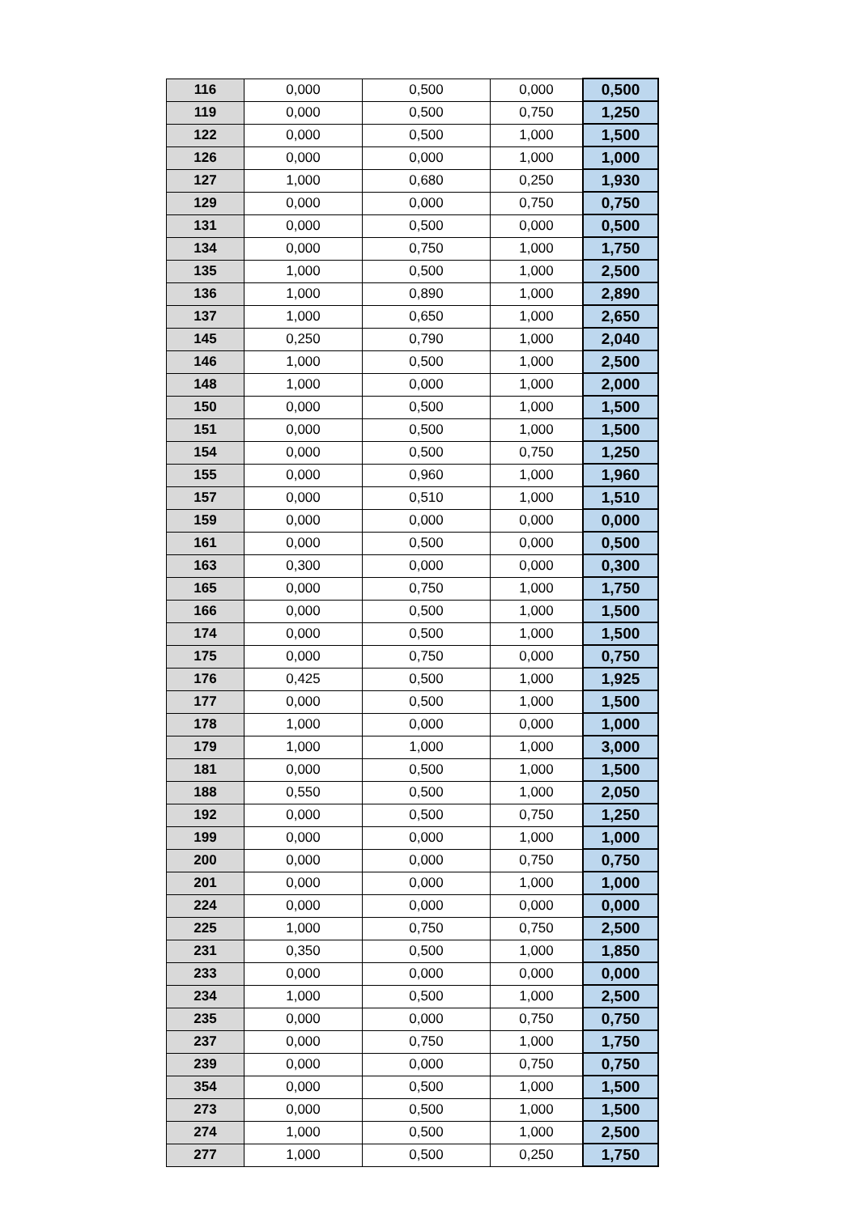| 116 | 0,000 | 0,500 | 0,000 | 0,500 |
| 119 | 0,000 | 0,500 | 0,750 | 1,250 |
| 122 | 0,000 | 0,500 | 1,000 | 1,500 |
| 126 | 0,000 | 0,000 | 1,000 | 1,000 |
| 127 | 1,000 | 0,680 | 0,250 | 1,930 |
| 129 | 0,000 | 0,000 | 0,750 | 0,750 |
| 131 | 0,000 | 0,500 | 0,000 | 0,500 |
| 134 | 0,000 | 0,750 | 1,000 | 1,750 |
| 135 | 1,000 | 0,500 | 1,000 | 2,500 |
| 136 | 1,000 | 0,890 | 1,000 | 2,890 |
| 137 | 1,000 | 0,650 | 1,000 | 2,650 |
| 145 | 0,250 | 0,790 | 1,000 | 2,040 |
| 146 | 1,000 | 0,500 | 1,000 | 2,500 |
| 148 | 1,000 | 0,000 | 1,000 | 2,000 |
| 150 | 0,000 | 0,500 | 1,000 | 1,500 |
| 151 | 0,000 | 0,500 | 1,000 | 1,500 |
| 154 | 0,000 | 0,500 | 0,750 | 1,250 |
| 155 | 0,000 | 0,960 | 1,000 | 1,960 |
| 157 | 0,000 | 0,510 | 1,000 | 1,510 |
| 159 | 0,000 | 0,000 | 0,000 | 0,000 |
| 161 | 0,000 | 0,500 | 0,000 | 0,500 |
| 163 | 0,300 | 0,000 | 0,000 | 0,300 |
| 165 | 0,000 | 0,750 | 1,000 | 1,750 |
| 166 | 0,000 | 0,500 | 1,000 | 1,500 |
| 174 | 0,000 | 0,500 | 1,000 | 1,500 |
| 175 | 0,000 | 0,750 | 0,000 | 0,750 |
| 176 | 0,425 | 0,500 | 1,000 | 1,925 |
| 177 | 0,000 | 0,500 | 1,000 | 1,500 |
| 178 | 1,000 | 0,000 | 0,000 | 1,000 |
| 179 | 1,000 | 1,000 | 1,000 | 3,000 |
| 181 | 0,000 | 0,500 | 1,000 | 1,500 |
| 188 | 0,550 | 0,500 | 1,000 | 2,050 |
| 192 | 0,000 | 0,500 | 0,750 | 1,250 |
| 199 | 0,000 | 0,000 | 1,000 | 1,000 |
| 200 | 0,000 | 0,000 | 0,750 | 0,750 |
| 201 | 0,000 | 0,000 | 1,000 | 1,000 |
| 224 | 0,000 | 0,000 | 0,000 | 0,000 |
| 225 | 1,000 | 0,750 | 0,750 | 2,500 |
| 231 | 0,350 | 0,500 | 1,000 | 1,850 |
| 233 | 0,000 | 0,000 | 0,000 | 0,000 |
| 234 | 1,000 | 0,500 | 1,000 | 2,500 |
| 235 | 0,000 | 0,000 | 0,750 | 0,750 |
| 237 | 0,000 | 0,750 | 1,000 | 1,750 |
| 239 | 0,000 | 0,000 | 0,750 | 0,750 |
| 354 | 0,000 | 0,500 | 1,000 | 1,500 |
| 273 | 0,000 | 0,500 | 1,000 | 1,500 |
| 274 | 1,000 | 0,500 | 1,000 | 2,500 |
| 277 | 1,000 | 0,500 | 0,250 | 1,750 |